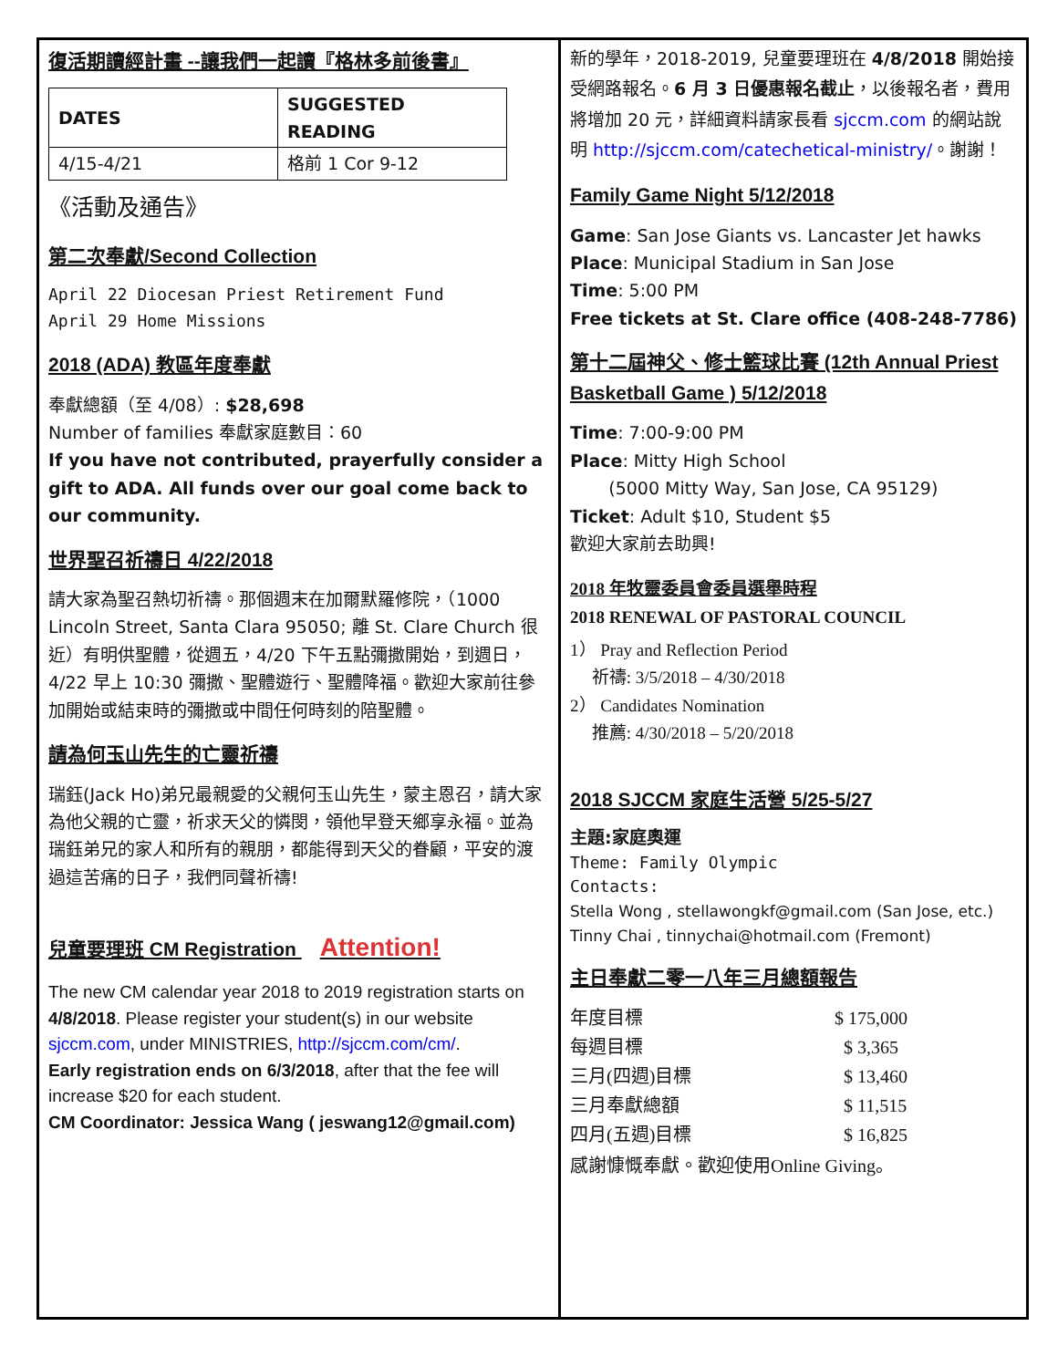復活期讀經計畫 --讓我們一起讀『格林多前後書』
| DATES | SUGGESTED READING |
| --- | --- |
| 4/15-4/21 | 格前 1 Cor 9-12 |
《活動及通告》
第二次奉獻/Second Collection
April 22 Diocesan Priest Retirement Fund
April 29 Home Missions
2018 (ADA) 教區年度奉獻
奉獻總額（至 4/08）: $28,698
Number of families 奉獻家庭數目：60
If you have not contributed, prayerfully consider a gift to ADA. All funds over our goal come back to our community.
世界聖召祈禱日 4/22/2018
請大家為聖召熱切祈禱。那個週末在加爾默羅修院，（1000 Lincoln Street, Santa Clara 95050; 離 St. Clare Church 很近）有明供聖體，從週五，4/20 下午五點彌撒開始，到週日， 4/22 早上 10:30 彌撒、聖體遊行、聖體降福。歡迎大家前往參加開始或結束時的彌撒或中間任何時刻的陪聖體。
請為何玉山先生的亡靈祈禱
瑞鈺(Jack Ho)弟兄最親愛的父親何玉山先生，蒙主恩召，請大家為他父親的亡靈，祈求天父的憐閔，領他早登天鄉享永福。並為瑞鈺弟兄的家人和所有的親朋，都能得到天父的眷顧，平安的渡過這苦痛的日子，我們同聲祈禱!
兒童要理班 CM Registration Attention!
The new CM calendar year 2018 to 2019 registration starts on 4/8/2018. Please register your student(s) in our website sjccm.com, under MINISTRIES, http://sjccm.com/cm/.
Early registration ends on 6/3/2018, after that the fee will increase $20 for each student.
CM Coordinator: Jessica Wang ( jeswang12@gmail.com)
新的學年，2018-2019, 兒童要理班在 4/8/2018 開始接受網路報名。6 月 3 日優惠報名截止，以後報名者，費用將增加 20 元，詳細資料請家長看 sjccm.com 的網站說明 http://sjccm.com/catechetical-ministry/。謝謝！
Family Game Night 5/12/2018
Game: San Jose Giants vs. Lancaster Jet hawks
Place: Municipal Stadium in San Jose
Time: 5:00 PM
Free tickets at St. Clare office (408-248-7786)
第十二屆神父、修士籃球比賽 (12th Annual Priest Basketball Game ) 5/12/2018
Time: 7:00-9:00 PM
Place: Mitty High School
(5000 Mitty Way, San Jose, CA 95129)
Ticket: Adult $10, Student $5
歡迎大家前去助興!
2018 年牧靈委員會委員選舉時程
2018 RENEWAL OF PASTORAL COUNCIL
1） Pray and Reflection Period
祈禱: 3/5/2018 – 4/30/2018
2） Candidates Nomination
推薦: 4/30/2018 – 5/20/2018
2018 SJCCM 家庭生活營 5/25-5/27
主題:家庭奧運
Theme: Family Olympic
Contacts:
Stella Wong , stellawongkf@gmail.com (San Jose, etc.)
Tinny Chai , tinnychai@hotmail.com (Fremont)
主日奉獻二零一八年三月總額報告
| 年度目標 | $ 175,000 |
| 每週目標 | $ 3,365 |
| 三月(四週)目標 | $ 13,460 |
| 三月奉獻總額 | $ 11,515 |
| 四月(五週)目標 | $ 16,825 |
感謝慷慨奉獻。歡迎使用Online Giving。